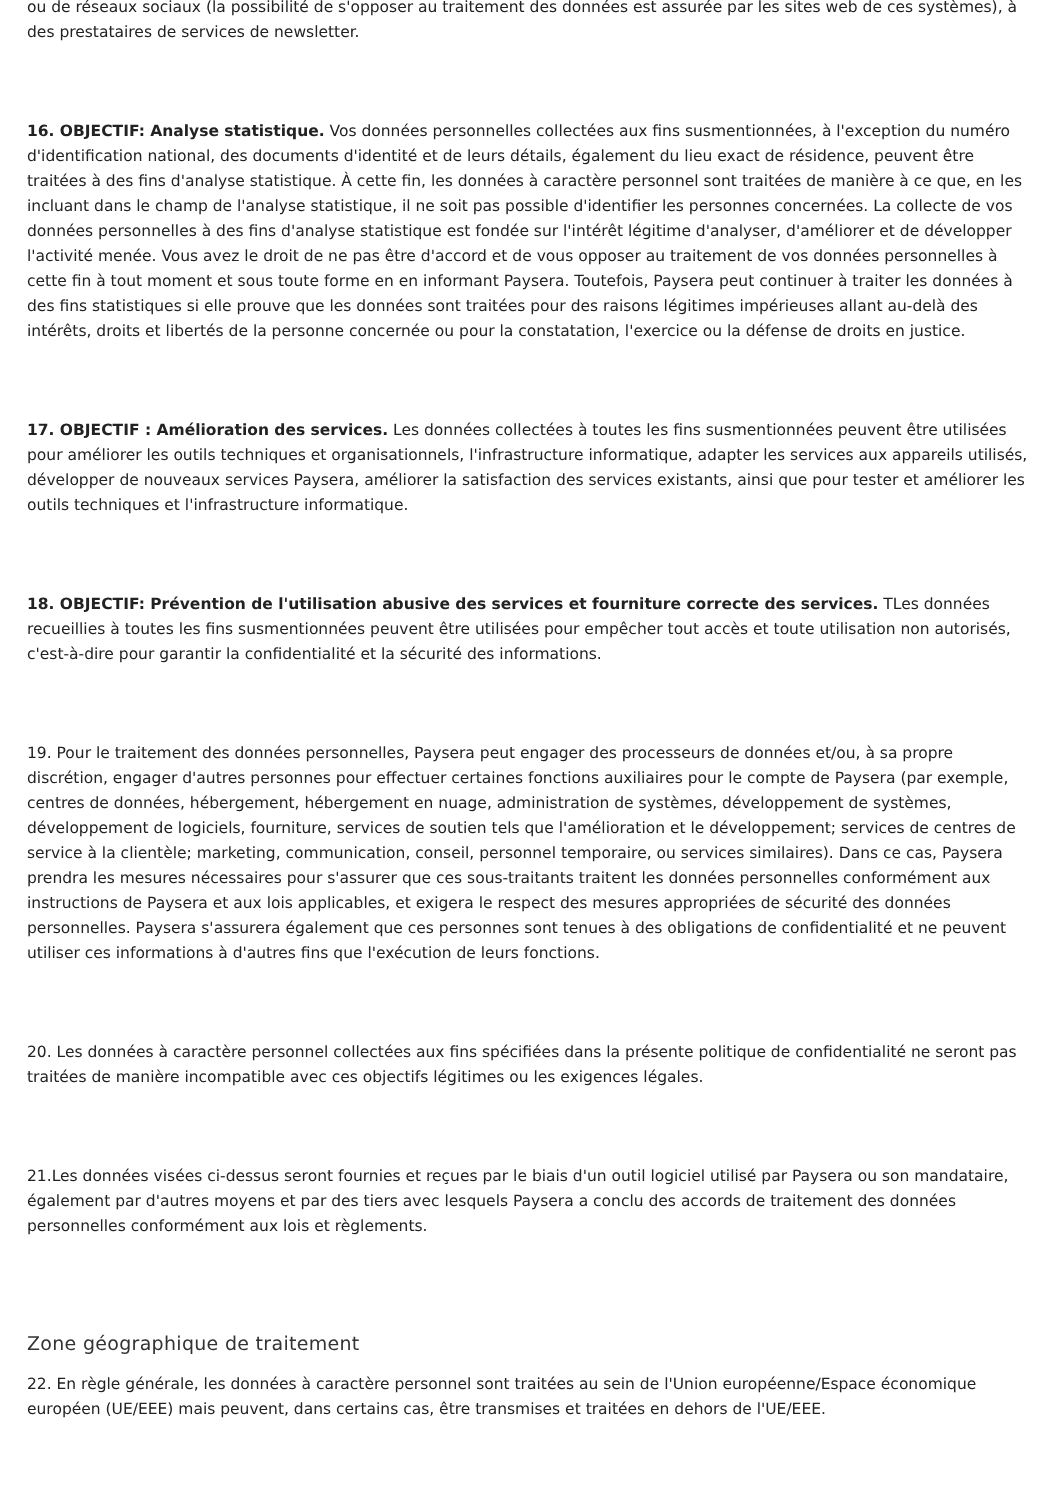ou de réseaux sociaux (la possibilité de s'opposer au traitement des données est assurée par les sites web de ces systèmes), à des prestataires de services de newsletter.
16. OBJECTIF: Analyse statistique. Vos données personnelles collectées aux fins susmentionnées, à l'exception du numéro d'identification national, des documents d'identité et de leurs détails, également du lieu exact de résidence, peuvent être traitées à des fins d'analyse statistique. À cette fin, les données à caractère personnel sont traitées de manière à ce que, en les incluant dans le champ de l'analyse statistique, il ne soit pas possible d'identifier les personnes concernées. La collecte de vos données personnelles à des fins d'analyse statistique est fondée sur l'intérêt légitime d'analyser, d'améliorer et de développer l'activité menée. Vous avez le droit de ne pas être d'accord et de vous opposer au traitement de vos données personnelles à cette fin à tout moment et sous toute forme en en informant Paysera. Toutefois, Paysera peut continuer à traiter les données à des fins statistiques si elle prouve que les données sont traitées pour des raisons légitimes impérieuses allant au-delà des intérêts, droits et libertés de la personne concernée ou pour la constatation, l'exercice ou la défense de droits en justice.
17. OBJECTIF : Amélioration des services. Les données collectées à toutes les fins susmentionnées peuvent être utilisées pour améliorer les outils techniques et organisationnels, l'infrastructure informatique, adapter les services aux appareils utilisés, développer de nouveaux services Paysera, améliorer la satisfaction des services existants, ainsi que pour tester et améliorer les outils techniques et l'infrastructure informatique.
18. OBJECTIF: Prévention de l'utilisation abusive des services et fourniture correcte des services. TLes données recueillies à toutes les fins susmentionnées peuvent être utilisées pour empêcher tout accès et toute utilisation non autorisés, c'est-à-dire pour garantir la confidentialité et la sécurité des informations.
19. Pour le traitement des données personnelles, Paysera peut engager des processeurs de données et/ou, à sa propre discrétion, engager d'autres personnes pour effectuer certaines fonctions auxiliaires pour le compte de Paysera (par exemple, centres de données, hébergement, hébergement en nuage, administration de systèmes, développement de systèmes, développement de logiciels, fourniture, services de soutien tels que l'amélioration et le développement; services de centres de service à la clientèle; marketing, communication, conseil, personnel temporaire, ou services similaires). Dans ce cas, Paysera prendra les mesures nécessaires pour s'assurer que ces sous-traitants traitent les données personnelles conformément aux instructions de Paysera et aux lois applicables, et exigera le respect des mesures appropriées de sécurité des données personnelles. Paysera s'assurera également que ces personnes sont tenues à des obligations de confidentialité et ne peuvent utiliser ces informations à d'autres fins que l'exécution de leurs fonctions.
20. Les données à caractère personnel collectées aux fins spécifiées dans la présente politique de confidentialité ne seront pas traitées de manière incompatible avec ces objectifs légitimes ou les exigences légales.
21.Les données visées ci-dessus seront fournies et reçues par le biais d'un outil logiciel utilisé par Paysera ou son mandataire, également par d'autres moyens et par des tiers avec lesquels Paysera a conclu des accords de traitement des données personnelles conformément aux lois et règlements.
Zone géographique de traitement
22. En règle générale, les données à caractère personnel sont traitées au sein de l'Union européenne/Espace économique européen (UE/EEE) mais peuvent, dans certains cas, être transmises et traitées en dehors de l'UE/EEE.